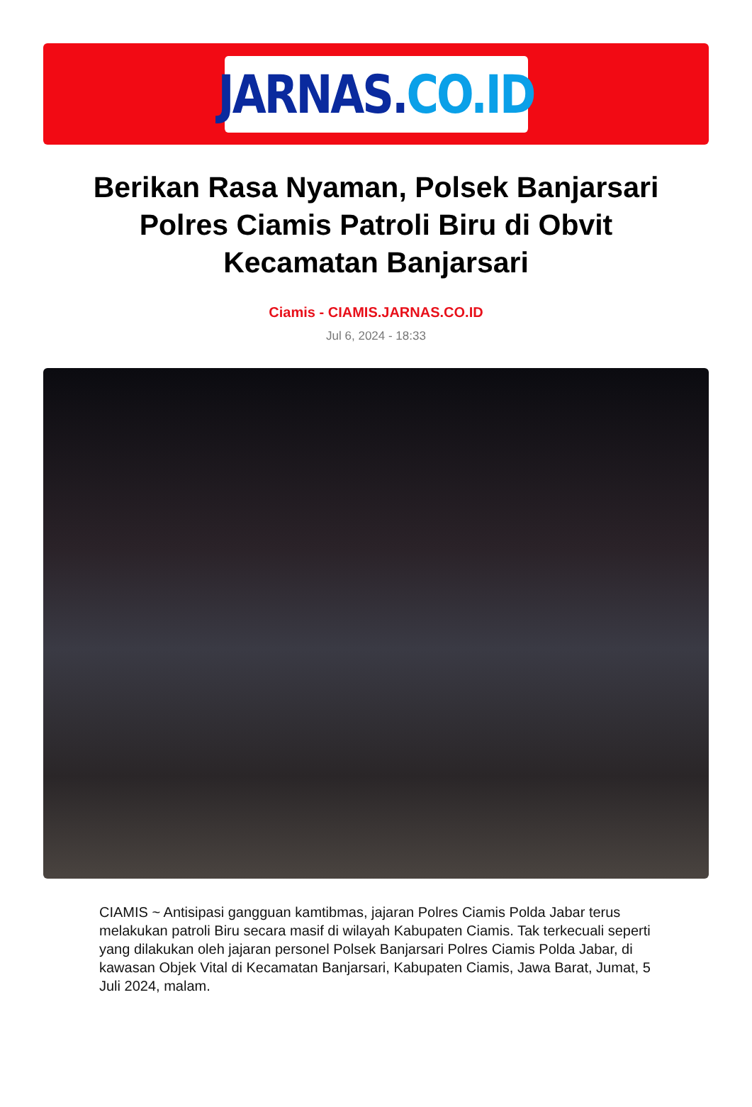JARNAS. CO.ID
Berikan Rasa Nyaman, Polsek Banjarsari Polres Ciamis Patroli Biru di Obvit Kecamatan Banjarsari
Ciamis - CIAMIS.JARNAS.CO.ID
Jul 6, 2024 - 18:33
CIAMIS ~ Antisipasi gangguan kamtibmas, jajaran Polres Ciamis Polda Jabar terus melakukan patroli Biru secara masif di wilayah Kabupaten Ciamis. Tak terkecuali seperti yang dilakukan oleh jajaran personel Polsek Banjarsari Polres Ciamis Polda Jabar, di kawasan Objek Vital di Kecamatan Banjarsari, Kabupaten Ciamis, Jawa Barat, Jumat, 5 Juli 2024, malam.